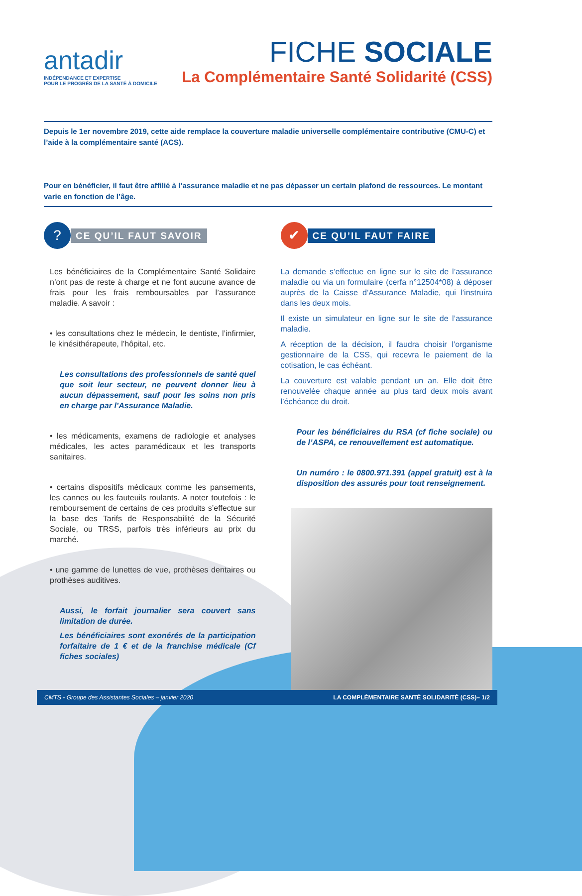antadir
INDÉPENDANCE ET EXPERTISE
POUR LE PROGRÈS DE LA SANTÉ À DOMICILE
FICHE SOCIALE
La Complémentaire Santé Solidarité (CSS)
Depuis le 1er novembre 2019, cette aide remplace la couverture maladie universelle complémentaire contributive (CMU-C) et l’aide à la complémentaire santé (ACS).
Pour en bénéficier, il faut être affilié à l’assurance maladie et ne pas dépasser un certain plafond de ressources. Le montant varie en fonction de l’âge.
?
CE QU’IL FAUT SAVOIR
Les bénéficiaires de la Complémentaire Santé Solidaire n’ont pas de reste à charge et ne font aucune avance de frais pour les frais remboursables par l’assurance maladie. A savoir :
• les consultations chez le médecin, le dentiste, l’infirmier, le kinésithérapeute, l’hôpital, etc.
Les consultations des professionnels de santé quel que soit leur secteur, ne peuvent donner lieu à aucun dépassement, sauf pour les soins non pris en charge par l’Assurance Maladie.
• les médicaments, examens de radiologie et analyses médicales, les actes paramédicaux et les transports sanitaires.
• certains dispositifs médicaux comme les pansements, les cannes ou les fauteuils roulants. A noter toutefois : le remboursement de certains de ces produits s’effectue sur la base des Tarifs de Responsabilité de la Sécurité Sociale, ou TRSS, parfois très inférieurs au prix du marché.
• une gamme de lunettes de vue, prothèses dentaires ou prothèses auditives.
Aussi, le forfait journalier sera couvert sans limitation de durée.
Les bénéficiaires sont exonérés de la participation forfaitaire de 1 € et de la franchise médicale (Cf fiches sociales)
✔
CE QU’IL FAUT FAIRE
La demande s’effectue en ligne sur le site de l’assurance maladie ou via un formulaire (cerfa n°12504*08) à déposer auprès de la Caisse d’Assurance Maladie, qui l’instruira dans les deux mois.
Il existe un simulateur en ligne sur le site de l’assurance maladie.
A réception de la décision, il faudra choisir l’organisme gestionnaire de la CSS, qui recevra le paiement de la cotisation, le cas échéant.
La couverture est valable pendant un an. Elle doit être renouvelée chaque année au plus tard deux mois avant l’échéance du droit.
Pour les bénéficiaires du RSA (cf fiche sociale) ou de l’ASPA, ce renouvellement est automatique.
Un numéro : le 0800.971.391 (appel gratuit) est à la disposition des assurés pour tout renseignement.
CMTS - Groupe des Assistantes Sociales – janvier 2020 LA COMPLÉMENTAIRE SANTÉ SOLIDARITÉ (CSS)– 1/2